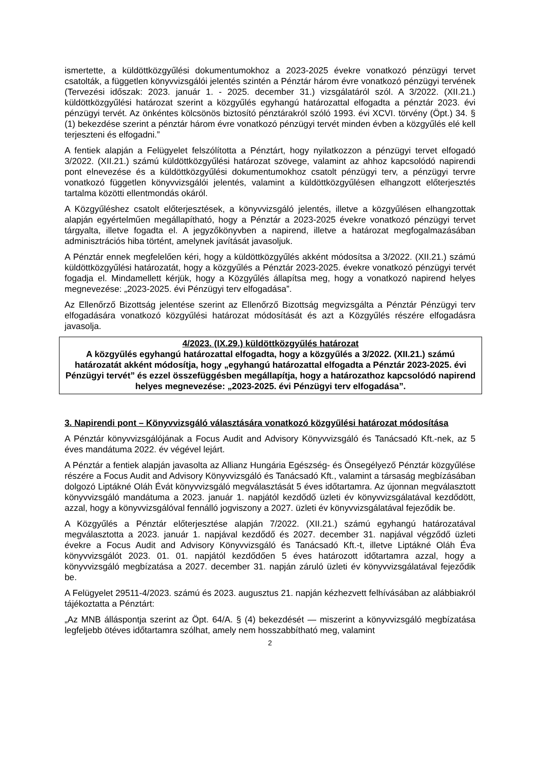ismertette, a küldöttközgyűlési dokumentumokhoz a 2023-2025 évekre vonatkozó pénzügyi tervet csatolták, a független könyvvizsgálói jelentés szintén a Pénztár három évre vonatkozó pénzügyi tervének (Tervezési időszak: 2023. január 1. - 2025. december 31.) vizsgálatáról szól. A 3/2022. (XII.21.) küldöttközgyűlési határozat szerint a közgyűlés egyhangú határozattal elfogadta a pénztár 2023. évi pénzügyi tervét. Az önkéntes kölcsönös biztosító pénztárakról szóló 1993. évi XCVI. törvény (Öpt.) 34. § (1) bekezdése szerint a pénztár három évre vonatkozó pénzügyi tervét minden évben a közgyűlés elé kell terjeszteni és elfogadni.”
A fentiek alapján a Felügyelet felszólította a Pénztárt, hogy nyilatkozzon a pénzügyi tervet elfogadó 3/2022. (XII.21.) számú küldöttközgyűlési határozat szövege, valamint az ahhoz kapcsolódó napirendi pont elnevezése és a küldöttközgyűlési dokumentumokhoz csatolt pénzügyi terv, a pénzügyi tervre vonatkozó független könyvvizsgálói jelentés, valamint a küldöttközgyűlésen elhangzott előterjesztés tartalma közötti ellentmondás okáról.
A Közgyűléshez csatolt előterjesztések, a könyvvizsgáló jelentés, illetve a közgyűlésen elhangzottak alapján egyértelműen megállapítható, hogy a Pénztár a 2023-2025 évekre vonatkozó pénzügyi tervet tárgyalta, illetve fogadta el. A jegyzőkönyvben a napirend, illetve a határozat megfogalmazásában adminisztrációs hiba történt, amelynek javítását javasoljuk.
A Pénztár ennek megfelelően kéri, hogy a küldöttközgyűlés akként módosítsa a 3/2022. (XII.21.) számú küldöttközgyűlési határozatát, hogy a közgyűlés a Pénztár 2023-2025. évekre vonatkozó pénzügyi tervét fogadja el. Mindamellett kérjük, hogy a Közgyűlés állapítsa meg, hogy a vonatkozó napirend helyes megnevezése: „2023-2025. évi Pénzügyi terv elfogadása”.
Az Ellenőrző Bizottság jelentése szerint az Ellenőrző Bizottság megvizsgálta a Pénztár Pénzügyi terv elfogadására vonatkozó közgyűlési határozat módosítását és azt a Közgyűlés részére elfogadásra javasolja.
4/2023. (IX.29.) küldöttközgyűlés határozat
A közgyűlés egyhangú határozattal elfogadta, hogy a közgyűlés a 3/2022. (XII.21.) számú határozatát akként módosítja, hogy „egyhangú határozattal elfogadta a Pénztár 2023-2025. évi Pénzügyi tervét” és ezzel összefüggésben megállapítja, hogy a határozathoz kapcsolódó napirend helyes megnevezése: „2023-2025. évi Pénzügyi terv elfogadása”.
3. Napirendi pont – Könyvvizsgáló választására vonatkozó közgyűlési határozat módosítása
A Pénztár könyvvizsgálójának a Focus Audit and Advisory Könyvvizsgáló és Tanácsadó Kft.-nek, az 5 éves mandátuma 2022. év végével lejárt.
A Pénztár a fentiek alapján javasolta az Allianz Hungária Egészség- és Önsegélyező Pénztár közgyűlése részére a Focus Audit and Advisory Könyvvizsgáló és Tanácsadó Kft., valamint a társaság megbízásában dolgozó Liptákné Oláh Évát könyvvizsgáló megválasztását 5 éves időtartamra. Az újonnan megválasztott könyvvizsgáló mandátuma a 2023. január 1. napjától kezdődő üzleti év könyvvizsgálatával kezdődött, azzal, hogy a könyvvizsgálóval fennálló jogviszony a 2027. üzleti év könyvvizsgálatával fejeződik be.
A Közgyűlés a Pénztár előterjesztése alapján 7/2022. (XII.21.) számú egyhangú határozatával megválasztotta a 2023. január 1. napjával kezdődő és 2027. december 31. napjával végződő üzleti évekre a Focus Audit and Advisory Könyvvizsgáló és Tanácsadó Kft.-t, illetve Liptákné Oláh Éva könyvvizsgálót 2023. 01. 01. napjától kezdődően 5 éves határozott időtartamra azzal, hogy a könyvvizsgáló megbízatása a 2027. december 31. napján záruló üzleti év könyvvizsgálatával fejeződik be.
A Felügyelet 29511-4/2023. számú és 2023. augusztus 21. napján kézhezvett felhívásában az alábbiakról tájékoztatta a Pénztárt:
„Az MNB álláspontja szerint az Öpt. 64/A. § (4) bekezdését — miszerint a könyvvizsgáló megbízatása legfeljebb ötéves időtartamra szólhat, amely nem hosszabbítható meg, valamint
2